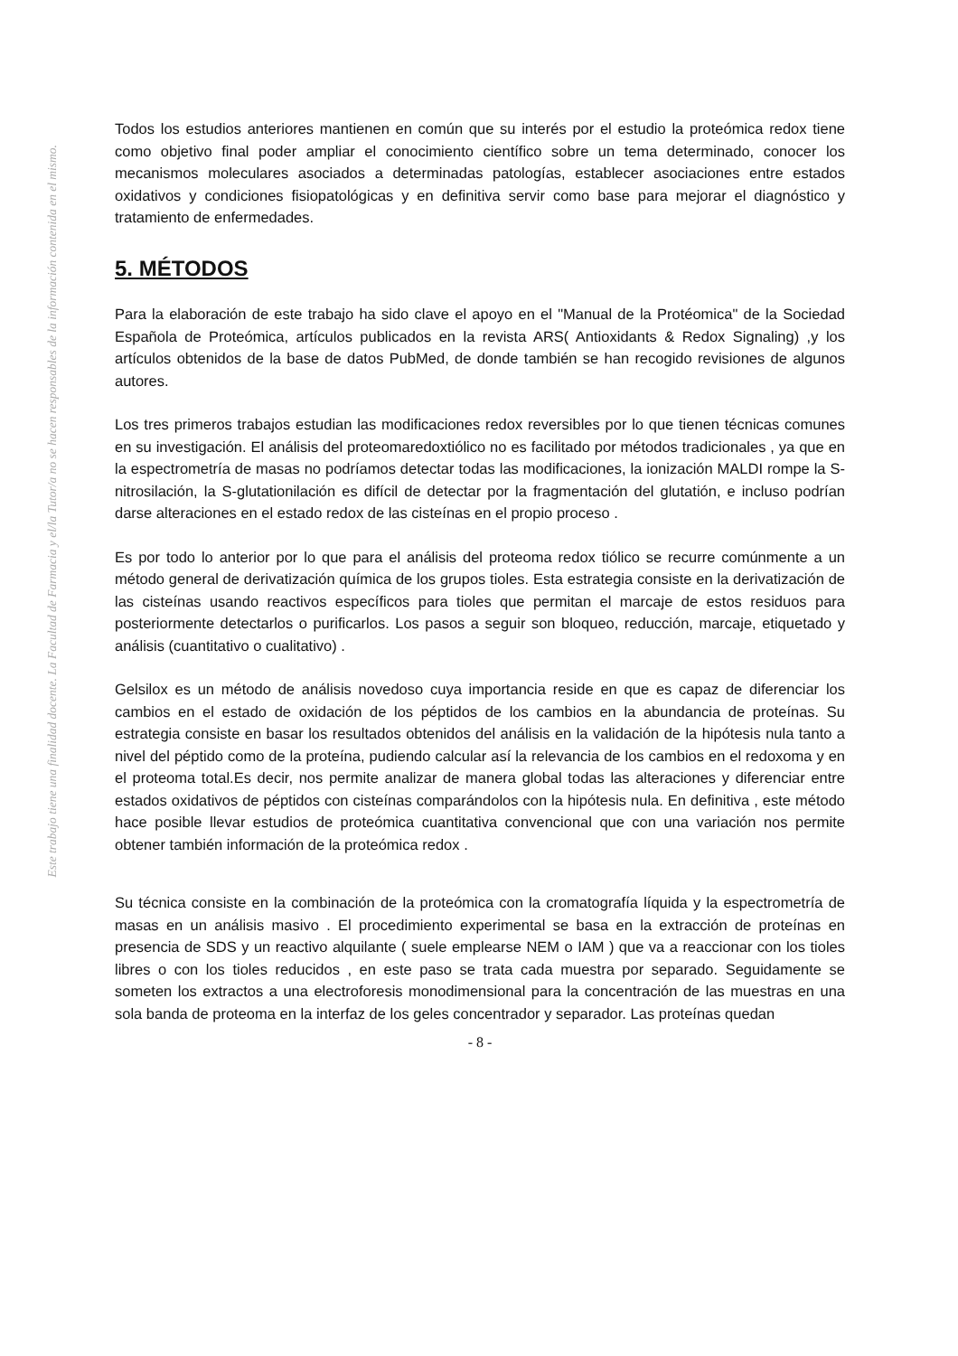Este trabajo tiene una finalidad docente. La Facultad de Farmacia y el/la Tutor/a no se hacen responsables de la información contenida en el mismo.
Todos los estudios anteriores mantienen en común que su interés por el estudio la proteómica redox tiene como objetivo final poder ampliar el conocimiento científico sobre un tema determinado, conocer los mecanismos moleculares asociados a determinadas patologías, establecer asociaciones entre estados oxidativos y condiciones fisiopatológicas y en definitiva servir como base para mejorar el diagnóstico y tratamiento de enfermedades.
5. MÉTODOS
Para la elaboración de este trabajo ha sido clave el apoyo en el "Manual de la Protéomica" de la Sociedad Española de Proteómica, artículos publicados en la revista ARS( Antioxidants & Redox Signaling) ,y los artículos obtenidos de la base de datos PubMed, de donde también se han recogido revisiones de algunos autores.
Los tres primeros trabajos estudian las modificaciones redox reversibles por lo que tienen técnicas comunes en su investigación. El análisis del proteomaredoxtiólico no es facilitado por métodos tradicionales , ya que en la espectrometría de masas no podríamos detectar todas las modificaciones, la ionización MALDI rompe la S-nitrosilación, la S-glutationilación es difícil de detectar por la fragmentación del glutatión, e incluso podrían darse alteraciones en el estado redox de las cisteínas en el propio proceso .
Es por todo lo anterior por lo que para el análisis del proteoma redox tiólico se recurre comúnmente a un método general de derivatización química de los grupos tioles. Esta estrategia consiste en la derivatización de las cisteínas usando reactivos específicos para tioles que permitan el marcaje de estos residuos para posteriormente detectarlos o purificarlos. Los pasos a seguir son bloqueo, reducción, marcaje, etiquetado y análisis (cuantitativo o cualitativo) .
Gelsilox es un método de análisis novedoso cuya importancia reside en que es capaz de diferenciar los cambios en el estado de oxidación de los péptidos de los cambios en la abundancia de proteínas. Su estrategia consiste en basar los resultados obtenidos del análisis en la validación de la hipótesis nula tanto a nivel del péptido como de la proteína, pudiendo calcular así la relevancia de los cambios en el redoxoma y en el proteoma total.Es decir, nos permite analizar de manera global todas las alteraciones y diferenciar entre estados oxidativos de péptidos con cisteínas comparándolos con la hipótesis nula. En definitiva , este método hace posible llevar estudios de proteómica cuantitativa convencional que con una variación nos permite obtener también información de la proteómica redox .
Su técnica consiste en la combinación de la proteómica con la cromatografía líquida y la espectrometría de masas en un análisis masivo . El procedimiento experimental se basa en la extracción de proteínas en presencia de SDS y un reactivo alquilante ( suele emplearse NEM o IAM ) que va a reaccionar con los tioles libres o con los tioles reducidos , en este paso se trata cada muestra por separado. Seguidamente se someten los extractos a una electroforesis monodimensional para la concentración de las muestras en una sola banda de proteoma en la interfaz de los geles concentrador y separador. Las proteínas quedan
- 8 -